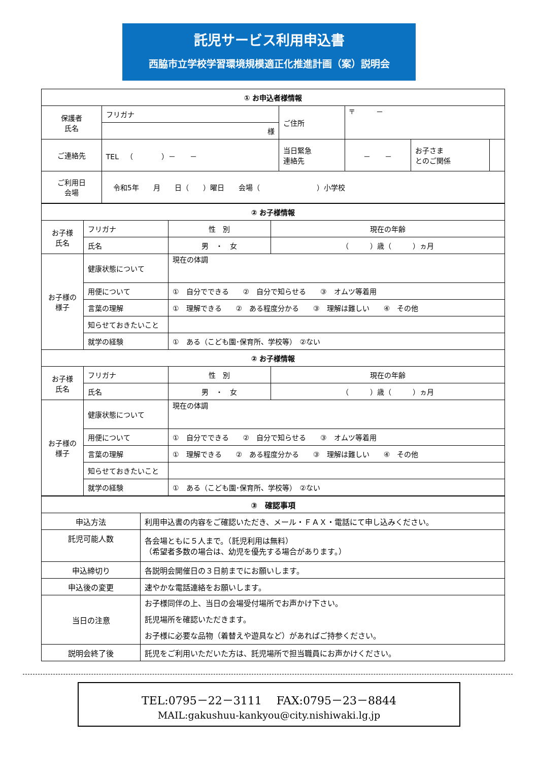託児サービス利用申込書
西脇市立学校学習環境規模適正化推進計画（案）説明会
| ① お申込者様情報 | | | | | |
| 保護者 氏名 | フリガナ | ご住所 | 〒 － | | |
| | 様 | | | | |
| ご連絡先 | TEL （ ）－ － | 当日緊急 連絡先 | － － | お子さま とのご関係 | |
| ご利用日 会場 | 令和5年 月 日（ ）曜日 会場（ ）小学校 | | | | |
| ② お子様情報 | | | | |
| お子様 氏名 | フリガナ | | 性 別 | 現在の年齢 |
| | 氏名 | | 男 ・ 女 | （ ）歳（ ）ヵ月 |
| お子様の 様子 | 健康状態について | 現在の体調 | | |
| | 用便について | ① 自分でできる ② 自分で知らせる ③ オムツ等着用 | | |
| | 言葉の理解 | ① 理解できる ② ある程度分かる ③ 理解は難しい ④ その他 | | |
| | 知らせておきたいこと | | | |
| | 就学の経験 | ① ある（こども園･保育所、学校等） ②ない | | |
| ② お子様情報 | | | | |
| お子様 氏名 | フリガナ | | 性 別 | 現在の年齢 |
| | 氏名 | | 男 ・ 女 | （ ）歳（ ）ヵ月 |
| お子様の 様子 | 健康状態について | 現在の体調 | | |
| | 用便について | ① 自分でできる ② 自分で知らせる ③ オムツ等着用 | | |
| | 言葉の理解 | ① 理解できる ② ある程度分かる ③ 理解は難しい ④ その他 | | |
| | 知らせておきたいこと | | | |
| | 就学の経験 | ① ある（こども園･保育所、学校等） ②ない | | |
| ③ 確認事項 | |
| 申込方法 | 利用申込書の内容をご確認いただき、メール・ＦＡＸ・電話にて申し込みください。 |
| 託児可能人数 | 各会場ともに５人まで。（託児利用は無料） （希望者多数の場合は、幼児を優先する場合があります。） |
| 申込締切り | 各説明会開催日の３日前までにお願いします。 |
| 申込後の変更 | 速やかな電話連絡をお願いします。 |
| 当日の注意 | お子様同伴の上、当日の会場受付場所でお声かけ下さい。 託児場所を確認いただきます。 お子様に必要な品物（着替えや遊具など）があればご持参ください。 |
| 説明会終了後 | 託児をご利用いただいた方は、託児場所で担当職員にお声かけください。 |
TEL:0795－22－3111　 FAX:0795－23－8844
MAIL:gakushuu-kankyou@city.nishiwaki.lg.jp